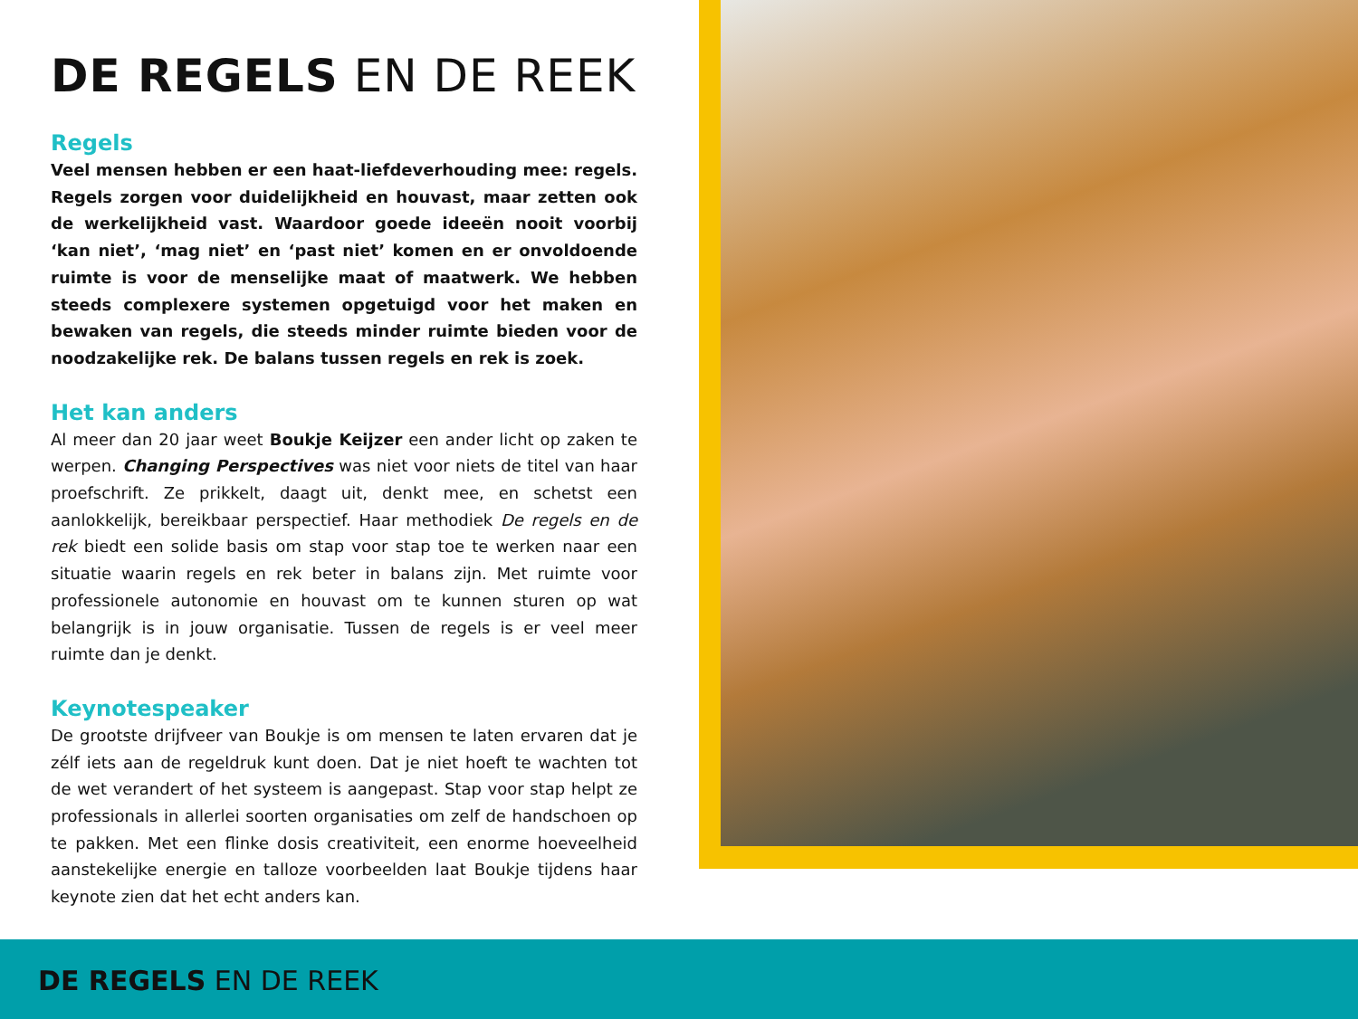DE REGELS EN DE REEK
Regels
Veel mensen hebben er een haat-liefdeverhouding mee: regels. Regels zorgen voor duidelijkheid en houvast, maar zetten ook de werkelijkheid vast. Waardoor goede ideeën nooit voorbij ‘kan niet’, ‘mag niet’ en ‘past niet’ komen en er onvoldoende ruimte is voor de menselijke maat of maatwerk. We hebben steeds complexere systemen opgetuigd voor het maken en bewaken van regels, die steeds minder ruimte bieden voor de noodzakelijke rek. De balans tussen regels en rek is zoek.
Het kan anders
Al meer dan 20 jaar weet Boukje Keijzer een ander licht op zaken te werpen. Changing Perspectives was niet voor niets de titel van haar proefschrift. Ze prikkelt, daagt uit, denkt mee, en schetst een aanlokkelijk, bereikbaar perspectief. Haar methodiek De regels en de rek biedt een solide basis om stap voor stap toe te werken naar een situatie waarin regels en rek beter in balans zijn. Met ruimte voor professionele autonomie en houvast om te kunnen sturen op wat belangrijk is in jouw organisatie. Tussen de regels is er veel meer ruimte dan je denkt.
Keynotespeaker
De grootste drijfveer van Boukje is om mensen te laten ervaren dat je zélf iets aan de regeldruk kunt doen. Dat je niet hoeft te wachten tot de wet verandert of het systeem is aangepast. Stap voor stap helpt ze professionals in allerlei soorten organisaties om zelf de handschoen op te pakken. Met een flinke dosis creativiteit, een enorme hoeveelheid aanstekelijke energie en talloze voorbeelden laat Boukje tijdens haar keynote zien dat het echt anders kan.
DE REGELS EN DE REEK